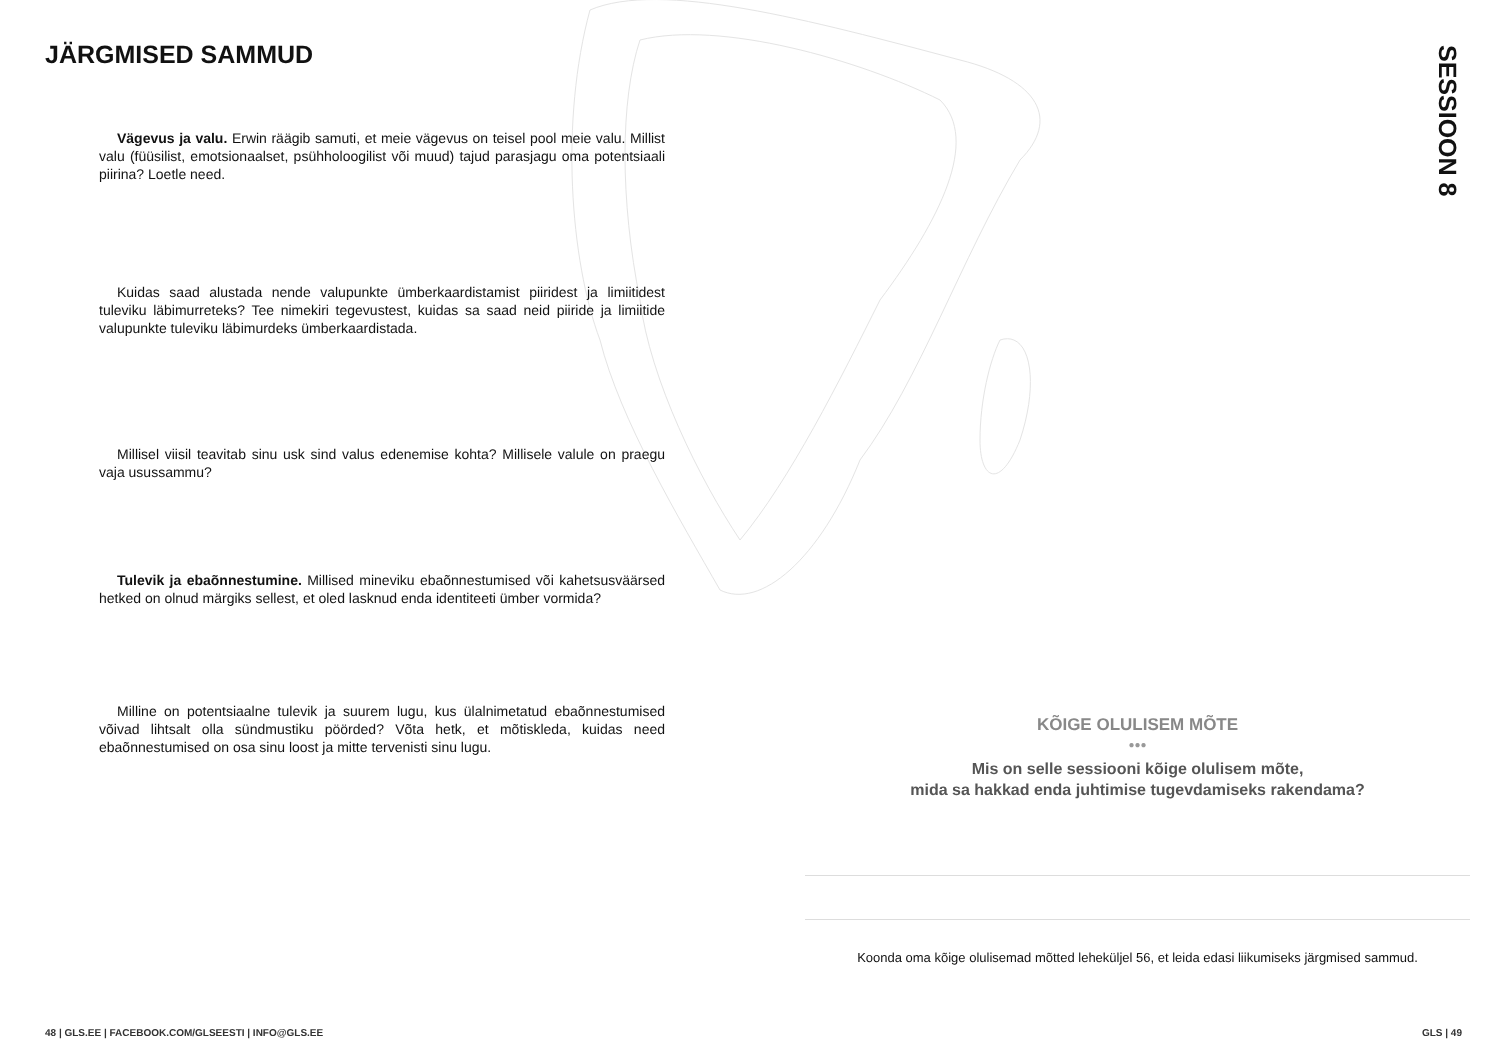JÄRGMISED SAMMUD
Vägevus ja valu. Erwin räägib samuti, et meie vägevus on teisel pool meie valu. Millist valu (füüsilist, emotsionaalset, psühholoogilist või muud) tajud parasjagu oma potentsiaali piirina? Loetle need.
Kuidas saad alustada nende valupunkte ümberkaardistamist piiridest ja limiitidest tuleviku läbimurreteks? Tee nimekiri tegevustest, kuidas sa saad neid piiride ja limiitide valupunkte tuleviku läbimurdeks ümberkaardistada.
Millisel viisil teavitab sinu usk sind valus edenemise kohta? Millisele valule on praegu vaja usus­sammu?
Tulevik ja ebaõnnestumine. Millised mineviku ebaõnnestumised või kahetsusväärsed hetked on olnud märgiks sellest, et oled lasknud enda identiteeti ümber vormida?
Milline on potentsiaalne tulevik ja suurem lugu, kus ülalnimetatud ebaõnnestumised võivad lihtsalt olla sündmustiku pöörded? Võta hetk, et mõtiskleda, kuidas need ebaõnnestumised on osa sinu loost ja mitte tervenisti sinu lugu.
SESSIOON 8
KÕIGE OLULISEM MÕTE
●●●
Mis on selle sessiooni kõige olulisem mõte,
mida sa hakkad enda juhtimise tugevdamiseks rakendama?
Koonda oma kõige olulisemad mõtted leheküljel 56, et leida edasi liikumiseks järgmised sammud.
48 | GLS.EE | FACEBOOK.COM/GLSEESTI | INFO@GLS.EE
GLS | 49